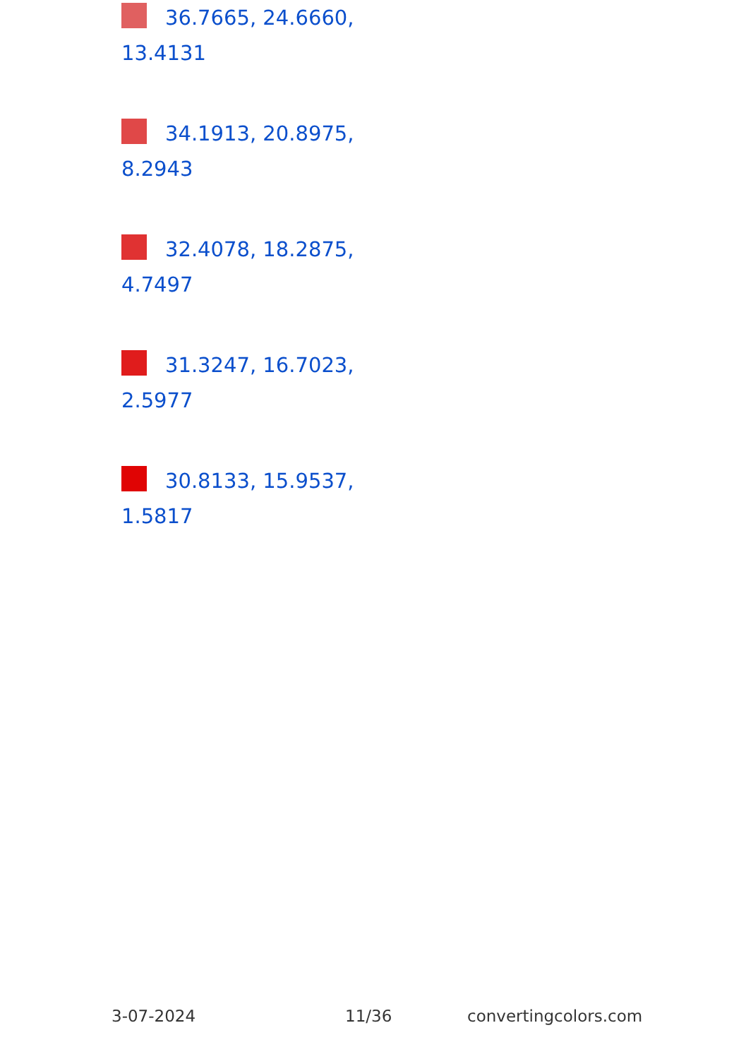36.7665, 24.6660, 13.4131
34.1913, 20.8975, 8.2943
32.4078, 18.2875, 4.7497
31.3247, 16.7023, 2.5977
30.8133, 15.9537, 1.5817
3-07-2024 11/36 convertingcolors.com